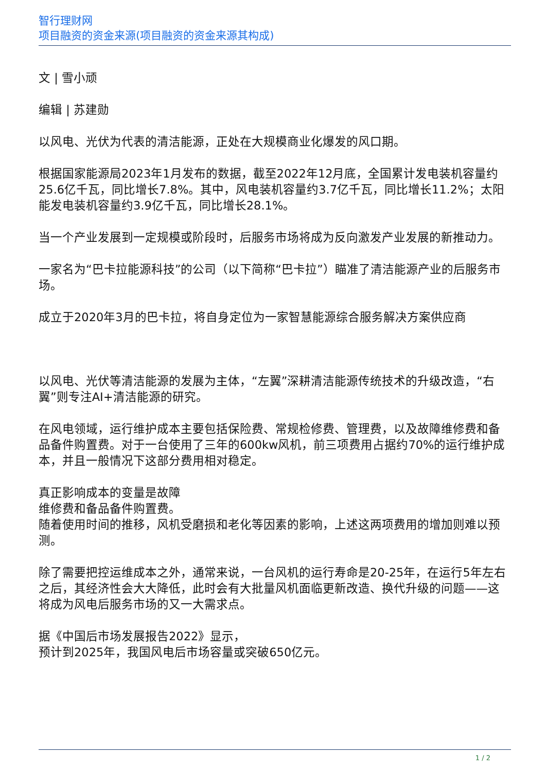智行理财网
项目融资的资金来源(项目融资的资金来源其构成)
文 | 雪小顽
编辑 | 苏建勋
以风电、光伏为代表的清洁能源，正处在大规模商业化爆发的风口期。
根据国家能源局2023年1月发布的数据，截至2022年12月底，全国累计发电装机容量约25.6亿千瓦，同比增长7.8%。其中，风电装机容量约3.7亿千瓦，同比增长11.2%；太阳能发电装机容量约3.9亿千瓦，同比增长28.1%。
当一个产业发展到一定规模或阶段时，后服务市场将成为反向激发产业发展的新推动力。
一家名为“巴卡拉能源科技”的公司（以下简称“巴卡拉”）瞄准了清洁能源产业的后服务市场。
成立于2020年3月的巴卡拉，将自身定位为一家智慧能源综合服务解决方案供应商
以风电、光伏等清洁能源的发展为主体，“左翼”深耕清洁能源传统技术的升级改造，“右翼”则专注AI+清洁能源的研究。
在风电领域，运行维护成本主要包括保险费、常规检修费、管理费，以及故障维修费和备品备件购置费。对于一台使用了三年的600kw风机，前三项费用占据约70%的运行维护成本，并且一般情况下这部分费用相对稳定。
真正影响成本的变量是故障
维修费和备品备件购置费。
随着使用时间的推移，风机受磨损和老化等因素的影响，上述这两项费用的增加则难以预测。
除了需要把控运维成本之外，通常来说，一台风机的运行寿命是20-25年，在运行5年左右之后，其经济性会大大降低，此时会有大批量风机面临更新改造、换代升级的问题——这将成为风电后服务市场的又一大需求点。
据《中国后市场发展报告2022》显示，
预计到2025年，我国风电后市场容量或突破650亿元。
1 / 2